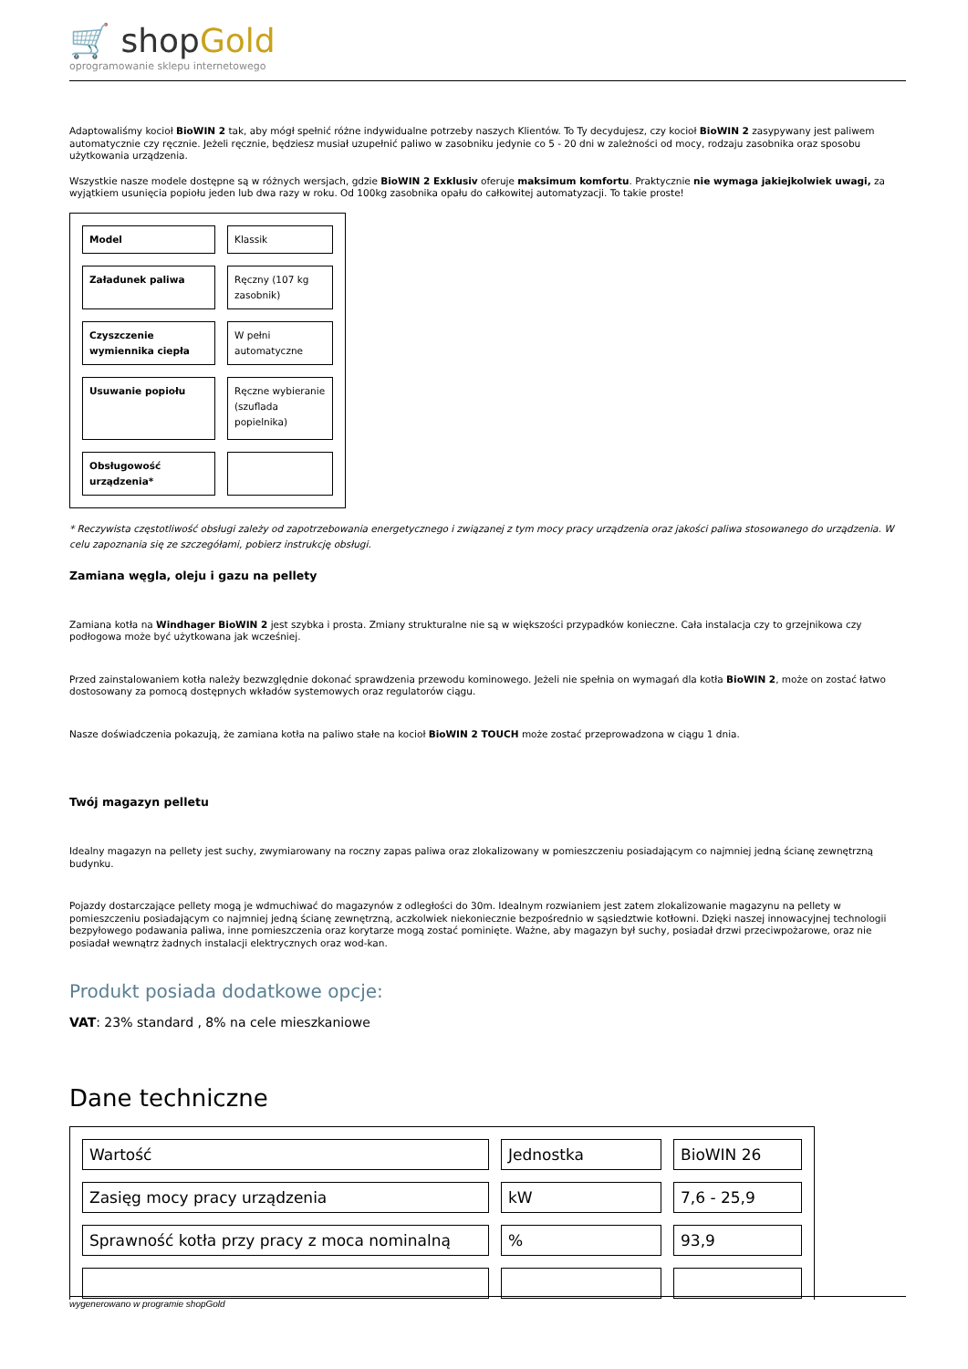🛒 shopGold
oprogramowanie sklepu internetowego
Adaptowaliśmy kocioł BioWIN 2 tak, aby mógł spełnić różne indywidualne potrzeby naszych Klientów. To Ty decydujesz, czy kocioł BioWIN 2 zasypywany jest paliwem automatycznie czy ręcznie. Jeżeli ręcznie, będziesz musiał uzupełnić paliwo w zasobniku jedynie co 5 - 20 dni w zależności od mocy, rodzaju zasobnika oraz sposobu użytkowania urządzenia.
Wszystkie nasze modele dostępne są w różnych wersjach, gdzie BioWIN 2 Exklusiv oferuje maksimum komfortu. Praktycznie nie wymaga jakiejkolwiek uwagi, za wyjątkiem usunięcia popiołu jeden lub dwa razy w roku. Od 100kg zasobnika opału do całkowitej automatyzacji. To takie proste!
| Model | Klassik |
| Załadunek paliwa | Ręczny (107 kg zasobnik) |
| Czyszczenie wymiennika ciepła | W pełni automatyczne |
| Usuwanie popiołu | Ręczne wybieranie (szuflada popielnika) |
| Obsługowość urządzenia* | |
* Reczywista częstotliwość obsługi zależy od zapotrzebowania energetycznego i związanej z tym mocy pracy urządzenia oraz jakości paliwa stosowanego do urządzenia. W celu zapoznania się ze szczegółami, pobierz instrukcję obsługi.
Zamiana węgla, oleju i gazu na pellety
Zamiana kotła na Windhager BioWIN 2 jest szybka i prosta. Zmiany strukturalne nie są w większości przypadków konieczne. Cała instalacja czy to grzejnikowa czy podłogowa może być użytkowana jak wcześniej.
Przed zainstalowaniem kotła należy bezwzględnie dokonać sprawdzenia przewodu kominowego. Jeżeli nie spełnia on wymagań dla kotła BioWIN 2, może on zostać łatwo dostosowany za pomocą dostępnych wkładów systemowych oraz regulatorów ciągu.
Nasze doświadczenia pokazują, że zamiana kotła na paliwo stałe na kocioł BioWIN 2 TOUCH może zostać przeprowadzona w ciągu 1 dnia.
Twój magazyn pelletu
Idealny magazyn na pellety jest suchy, zwymiarowany na roczny zapas paliwa oraz zlokalizowany w pomieszczeniu posiadającym co najmniej jedną ścianę zewnętrzną budynku.
Pojazdy dostarczające pellety mogą je wdmuchiwać do magazynów z odległości do 30m. Idealnym rozwianiem jest zatem zlokalizowanie magazynu na pellety w pomieszczeniu posiadającym co najmniej jedną ścianę zewnętrzną, aczkolwiek niekoniecznie bezpośrednio w sąsiedztwie kotłowni. Dzięki naszej innowacyjnej technologii bezpyłowego podawania paliwa, inne pomieszczenia oraz korytarze mogą zostać pominięte. Ważne, aby magazyn był suchy, posiadał drzwi przeciwpożarowe, oraz nie posiadał wewnątrz żadnych instalacji elektrycznych oraz wod-kan.
Produkt posiada dodatkowe opcje:
VAT: 23% standard , 8% na cele mieszkaniowe
Dane techniczne
| Wartość | Jednostka | BioWIN 26 |
| Zasięg mocy pracy urządzenia | kW | 7,6 - 25,9 |
| Sprawność kotła przy pracy z moca nominalną | % | 93,9 |
wygenerowano w programie shopGold